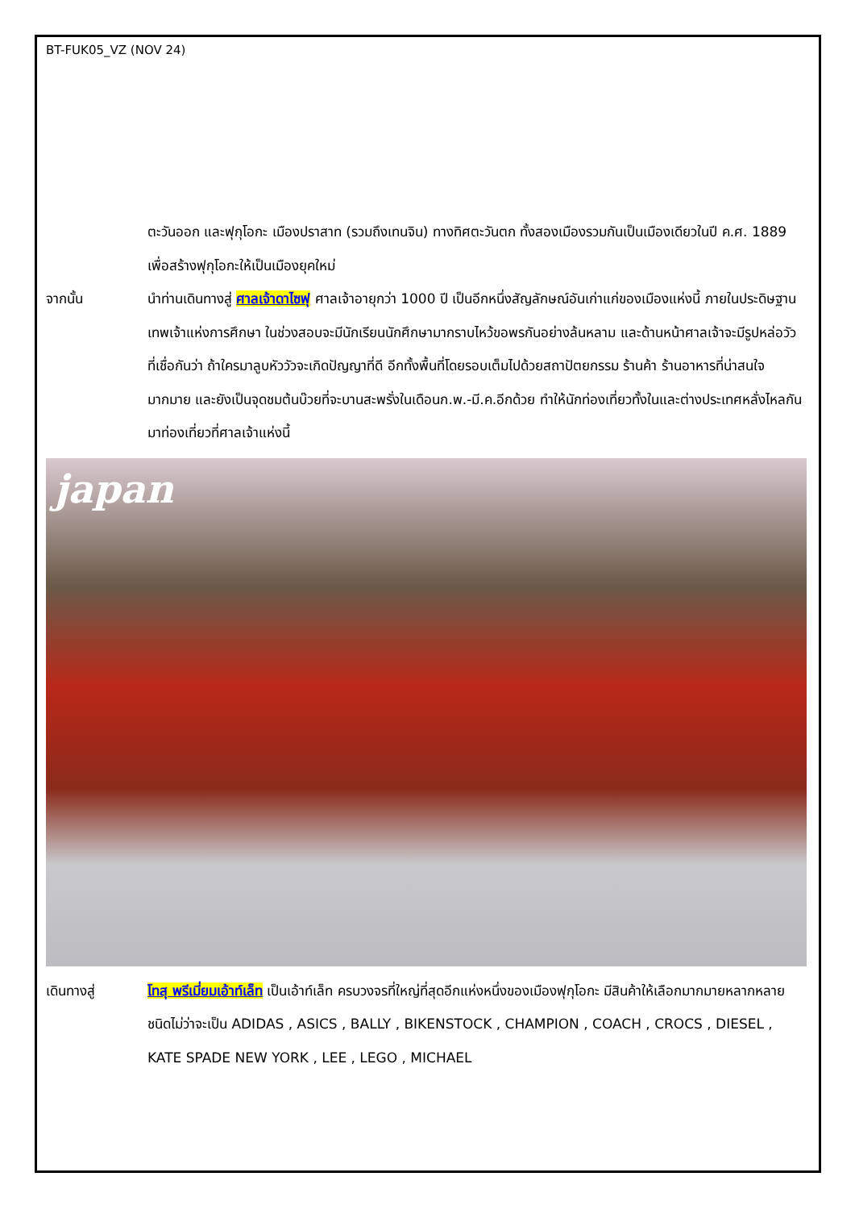BT-FUK05_VZ (NOV 24)
ตะวันออก และฟุกุโอกะ เมืองปราสาท (รวมถึงเทนจิน) ทางทิศตะวันตก ทั้งสองเมืองรวมกันเป็นเมืองเดียวในปี ค.ศ. 1889 เพื่อสร้างฟุกุโอกะให้เป็นเมืองยุคใหม่
จากนั้น นำท่านเดินทางสู่ ศาลเจ้าดาไซฟุ ศาลเจ้าอายุกว่า 1000 ปี เป็นอีกหนึ่งสัญลักษณ์อันเก่าแก่ของเมืองแห่งนี้ ภายในประดิษฐานเทพเจ้าแห่งการศึกษา ในช่วงสอบจะมีนักเรียนนักศึกษามากราบไหว้ขอพรกันอย่างล้นหลาม และด้านหน้าศาลเจ้าจะมีรูปหล่อวัว ที่เชื่อกันว่า ถ้าใครมาลูบหัววัวจะเกิดปัญญาที่ดี อีกทั้งพื้นที่โดยรอบเต็มไปด้วยสถาปัตยกรรม ร้านค้า ร้านอาหารที่น่าสนใจมากมาย และยังเป็นจุดชมต้นบ๊วยที่จะบานสะพรั่งในเดือนก.พ.-มี.ค.อีกด้วย ทำให้นักท่องเที่ยวทั้งในและต่างประเทศหลั่งไหลกันมาท่องเที่ยวที่ศาลเจ้าแห่งนี้
japan
เดินทางสู่ โทสุ พรีเมี่ยมเอ้าท์เล็ท เป็นเอ้าท์เล็ท ครบวงจรที่ใหญ่ที่สุดอีกแห่งหนึ่งของเมืองฟุกุโอกะ มีสินค้าให้เลือกมากมายหลากหลายชนิดไม่ว่าจะเป็น ADIDAS , ASICS , BALLY , BIKENSTOCK , CHAMPION , COACH , CROCS , DIESEL , KATE SPADE NEW YORK , LEE , LEGO , MICHAEL